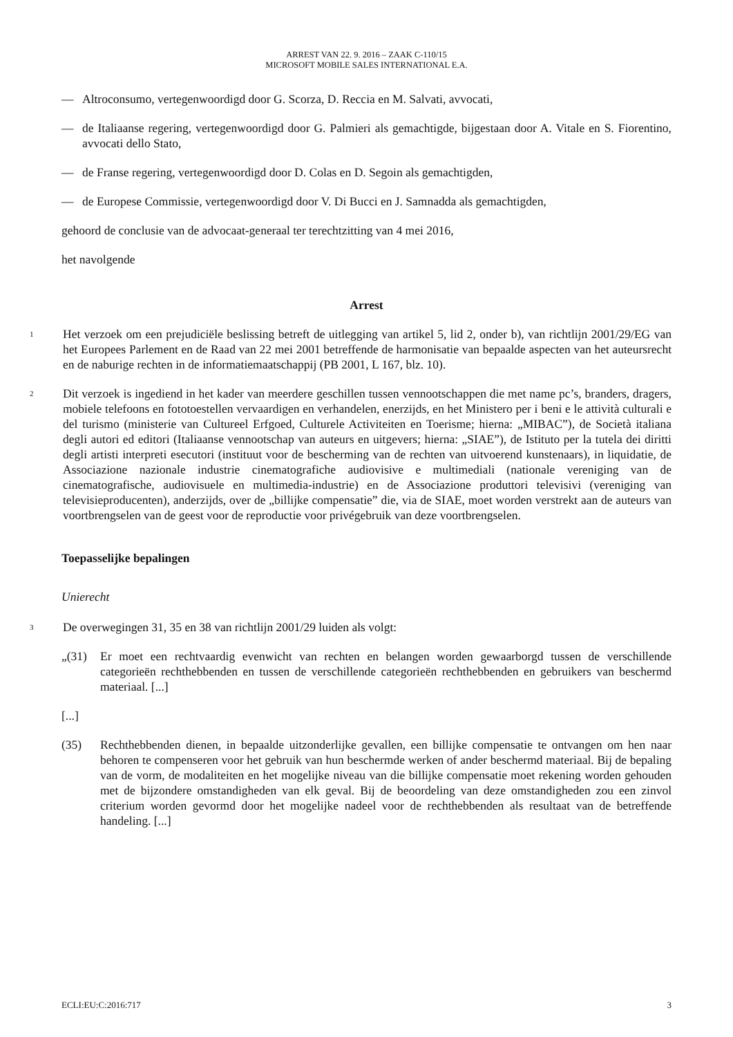ARREST VAN 22. 9. 2016 – ZAAK C-110/15
MICROSOFT MOBILE SALES INTERNATIONAL E.A.
— Altroconsumo, vertegenwoordigd door G. Scorza, D. Reccia en M. Salvati, avvocati,
— de Italiaanse regering, vertegenwoordigd door G. Palmieri als gemachtigde, bijgestaan door A. Vitale en S. Fiorentino, avvocati dello Stato,
— de Franse regering, vertegenwoordigd door D. Colas en D. Segoin als gemachtigden,
— de Europese Commissie, vertegenwoordigd door V. Di Bucci en J. Samnadda als gemachtigden,
gehoord de conclusie van de advocaat-generaal ter terechtzitting van 4 mei 2016,
het navolgende
Arrest
1 Het verzoek om een prejudiciële beslissing betreft de uitlegging van artikel 5, lid 2, onder b), van richtlijn 2001/29/EG van het Europees Parlement en de Raad van 22 mei 2001 betreffende de harmonisatie van bepaalde aspecten van het auteursrecht en de naburige rechten in de informatiemaatschappij (PB 2001, L 167, blz. 10).
2 Dit verzoek is ingediend in het kader van meerdere geschillen tussen vennootschappen die met name pc’s, branders, dragers, mobiele telefoons en fototoestellen vervaardigen en verhandelen, enerzijds, en het Ministero per i beni e le attività culturali e del turismo (ministerie van Cultureel Erfgoed, Culturele Activiteiten en Toerisme; hierna: „MIBAC”), de Società italiana degli autori ed editori (Italiaanse vennootschap van auteurs en uitgevers; hierna: „SIAE”), de Istituto per la tutela dei diritti degli artisti interpreti esecutori (instituut voor de bescherming van de rechten van uitvoerend kunstenaars), in liquidatie, de Associazione nazionale industrie cinematografiche audiovisive e multimediali (nationale vereniging van de cinematografische, audiovisuele en multimedia-industrie) en de Associazione produttori televisivi (vereniging van televisieproducenten), anderzijds, over de „billijke compensatie” die, via de SIAE, moet worden verstrekt aan de auteurs van voortbrengselen van de geest voor de reproductie voor privégebruik van deze voortbrengselen.
Toepasselijke bepalingen
Unierecht
3 De overwegingen 31, 35 en 38 van richtlijn 2001/29 luiden als volgt:
„(31) Er moet een rechtvaardig evenwicht van rechten en belangen worden gewaarborgd tussen de verschillende categorieën rechthebbenden en tussen de verschillende categorieën rechthebbenden en gebruikers van beschermd materiaal. [...]
[...]
(35) Rechthebbenden dienen, in bepaalde uitzonderlijke gevallen, een billijke compensatie te ontvangen om hen naar behoren te compenseren voor het gebruik van hun beschermde werken of ander beschermd materiaal. Bij de bepaling van de vorm, de modaliteiten en het mogelijke niveau van die billijke compensatie moet rekening worden gehouden met de bijzondere omstandigheden van elk geval. Bij de beoordeling van deze omstandigheden zou een zinvol criterium worden gevormd door het mogelijke nadeel voor de rechthebbenden als resultaat van de betreffende handeling. [...]
ECLI:EU:C:2016:717 3